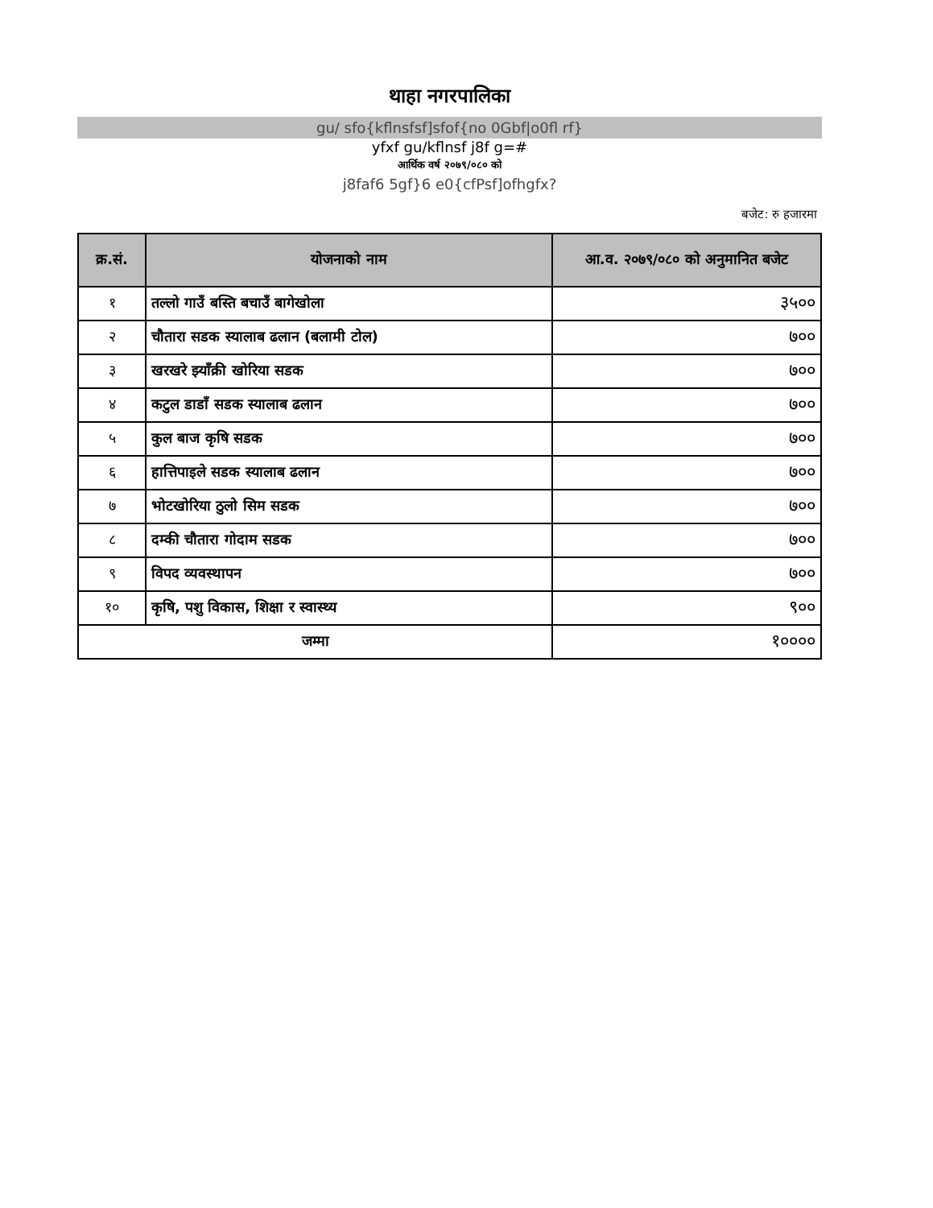थाहा नगरपालिका
gu/ sfo{kflnsfsf]sfof{no 0Gbf|o0fl rf}
yfxf gu/kflnsf j8f g=#
आर्थिक वर्ष २०७९/०८० को
j8faf6 5gf}6 e0{cfPsf]ofhgfx?
बजेट: रु हजारमा
| क्र.सं. | योजनाको नाम | आ.व. २०७९/०८० को अनुमानित बजेट |
| --- | --- | --- |
| १ | तल्लो गाउँ बस्ति बचाउँ बागेखोला | ३५०० |
| २ | चौतारा सडक स्यालाब ढलान (बलामी टोल) | ७०० |
| ३ | खरखरे झ्याँक्री खोरिया सडक | ७०० |
| ४ | कटुल डाडाँ सडक स्यालाब ढलान | ७०० |
| ५ | कुल बाज कृषि सडक | ७०० |
| ६ | हात्तिपाइले सडक स्यालाब ढलान | ७०० |
| ७ | भोटखोरिया ठुलो सिम सडक | ७०० |
| ८ | दम्की चौतारा गोदाम सडक | ७०० |
| ९ | विपद व्यवस्थापन | ७०० |
| १० | कृषि, पशु विकास, शिक्षा र स्वास्थ्य | ९०० |
| जम्मा | | १०००० |